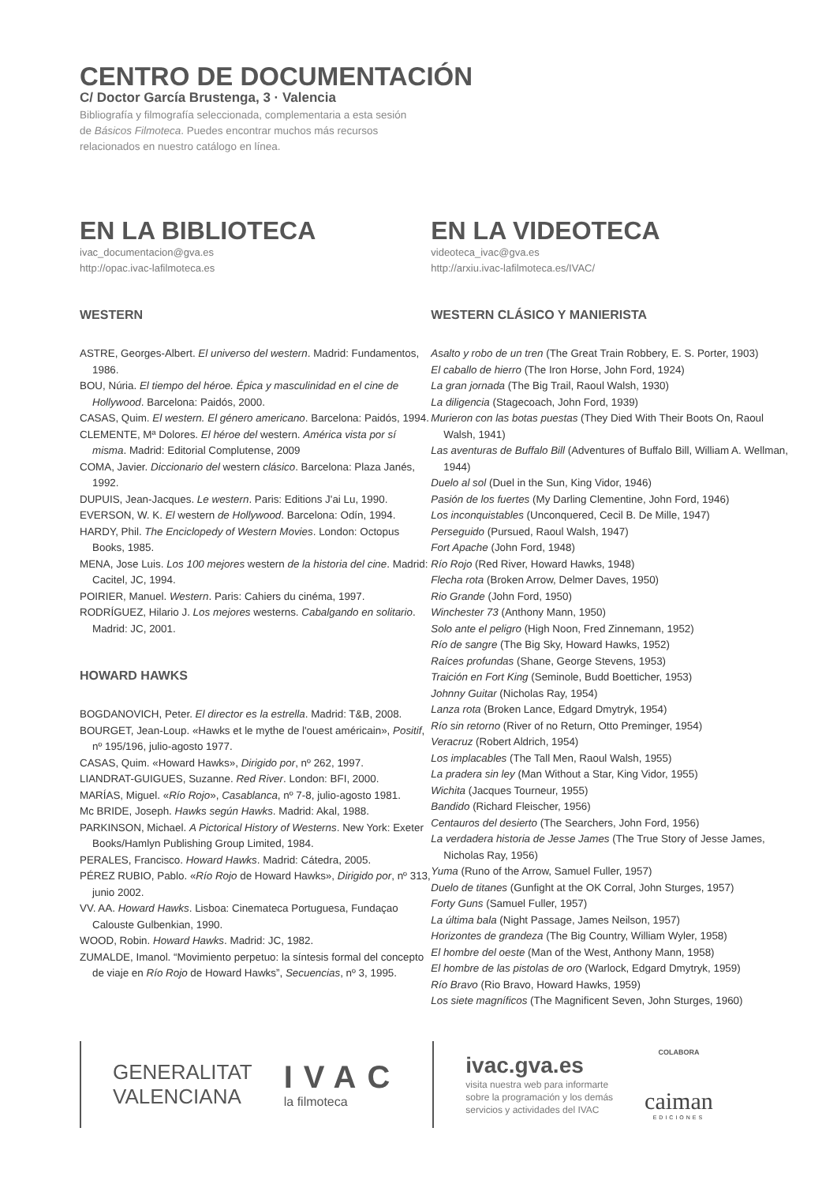CENTRO DE DOCUMENTACIÓN
C/ Doctor García Brustenga, 3 · Valencia
Bibliografía y filmografía seleccionada, complementaria a esta sesión de Básicos Filmoteca. Puedes encontrar muchos más recursos relacionados en nuestro catálogo en línea.
EN LA BIBLIOTECA
ivac_documentacion@gva.es
http://opac.ivac-lafilmoteca.es
WESTERN
ASTRE, Georges-Albert. El universo del western. Madrid: Fundamentos, 1986.
BOU, Núria. El tiempo del héroe. Épica y masculinidad en el cine de Hollywood. Barcelona: Paidós, 2000.
CASAS, Quim. El western. El género americano. Barcelona: Paidós, 1994.
CLEMENTE, Mª Dolores. El héroe del western. América vista por sí misma. Madrid: Editorial Complutense, 2009
COMA, Javier. Diccionario del western clásico. Barcelona: Plaza Janés, 1992.
DUPUIS, Jean-Jacques. Le western. Paris: Editions J'ai Lu, 1990.
EVERSON, W. K. El western de Hollywood. Barcelona: Odín, 1994.
HARDY, Phil. The Enciclopedy of Western Movies. London: Octopus Books, 1985.
MENA, Jose Luis. Los 100 mejores western de la historia del cine. Madrid: Cacitel, JC, 1994.
POIRIER, Manuel. Western. Paris: Cahiers du cinéma, 1997.
RODRÍGUEZ, Hilario J. Los mejores westerns. Cabalgando en solitario. Madrid: JC, 2001.
HOWARD HAWKS
BOGDANOVICH, Peter. El director es la estrella. Madrid: T&B, 2008.
BOURGET, Jean-Loup. «Hawks et le mythe de l'ouest américain», Positif, nº 195/196, julio-agosto 1977.
CASAS, Quim. «Howard Hawks», Dirigido por, nº 262, 1997.
LIANDRAT-GUIGUES, Suzanne. Red River. London: BFI, 2000.
MARÍAS, Miguel. «Río Rojo», Casablanca, nº 7-8, julio-agosto 1981.
Mc BRIDE, Joseph. Hawks según Hawks. Madrid: Akal, 1988.
PARKINSON, Michael. A Pictorical History of Westerns. New York: Exeter Books/Hamlyn Publishing Group Limited, 1984.
PERALES, Francisco. Howard Hawks. Madrid: Cátedra, 2005.
PÉREZ RUBIO, Pablo. «Río Rojo de Howard Hawks», Dirigido por, nº 313, junio 2002.
VV. AA. Howard Hawks. Lisboa: Cinemateca Portuguesa, Fundaçao Calouste Gulbenkian, 1990.
WOOD, Robin. Howard Hawks. Madrid: JC, 1982.
ZUMALDE, Imanol. “Movimiento perpetuo: la síntesis formal del concepto de viaje en Río Rojo de Howard Hawks”, Secuencias, nº 3, 1995.
EN LA VIDEOTECA
videoteca_ivac@gva.es
http://arxiu.ivac-lafilmoteca.es/IVAC/
WESTERN CLÁSICO Y MANIERISTA
Asalto y robo de un tren (The Great Train Robbery, E. S. Porter, 1903)
El caballo de hierro (The Iron Horse, John Ford, 1924)
La gran jornada (The Big Trail, Raoul Walsh, 1930)
La diligencia (Stagecoach, John Ford, 1939)
Murieron con las botas puestas (They Died With Their Boots On, Raoul Walsh, 1941)
Las aventuras de Buffalo Bill (Adventures of Buffalo Bill, William A. Wellman, 1944)
Duelo al sol (Duel in the Sun, King Vidor, 1946)
Pasión de los fuertes (My Darling Clementine, John Ford, 1946)
Los inconquistables (Unconquered, Cecil B. De Mille, 1947)
Perseguido (Pursued, Raoul Walsh, 1947)
Fort Apache (John Ford, 1948)
Río Rojo (Red River, Howard Hawks, 1948)
Flecha rota (Broken Arrow, Delmer Daves, 1950)
Rio Grande (John Ford, 1950)
Winchester 73 (Anthony Mann, 1950)
Solo ante el peligro (High Noon, Fred Zinnemann, 1952)
Río de sangre (The Big Sky, Howard Hawks, 1952)
Raíces profundas (Shane, George Stevens, 1953)
Traición en Fort King (Seminole, Budd Boetticher, 1953)
Johnny Guitar (Nicholas Ray, 1954)
Lanza rota (Broken Lance, Edgard Dmytryk, 1954)
Río sin retorno (River of no Return, Otto Preminger, 1954)
Veracruz (Robert Aldrich, 1954)
Los implacables (The Tall Men, Raoul Walsh, 1955)
La pradera sin ley (Man Without a Star, King Vidor, 1955)
Wichita (Jacques Tourneur, 1955)
Bandido (Richard Fleischer, 1956)
Centauros del desierto (The Searchers, John Ford, 1956)
La verdadera historia de Jesse James (The True Story of Jesse James, Nicholas Ray, 1956)
Yuma (Runo of the Arrow, Samuel Fuller, 1957)
Duelo de titanes (Gunfight at the OK Corral, John Sturges, 1957)
Forty Guns (Samuel Fuller, 1957)
La última bala (Night Passage, James Neilson, 1957)
Horizontes de grandeza (The Big Country, William Wyler, 1958)
El hombre del oeste (Man of the West, Anthony Mann, 1958)
El hombre de las pistolas de oro (Warlock, Edgard Dmytryk, 1959)
Río Bravo (Rio Bravo, Howard Hawks, 1959)
Los siete magníficos (The Magnificent Seven, John Sturges, 1960)
GENERALITAT
VALENCIANA
IVAC
la filmoteca
ivac.gva.es
visita nuestra web para informarte
sobre la programación y los demás
servicios y actividades del IVAC
COLABORA
caiman
EDICIONES